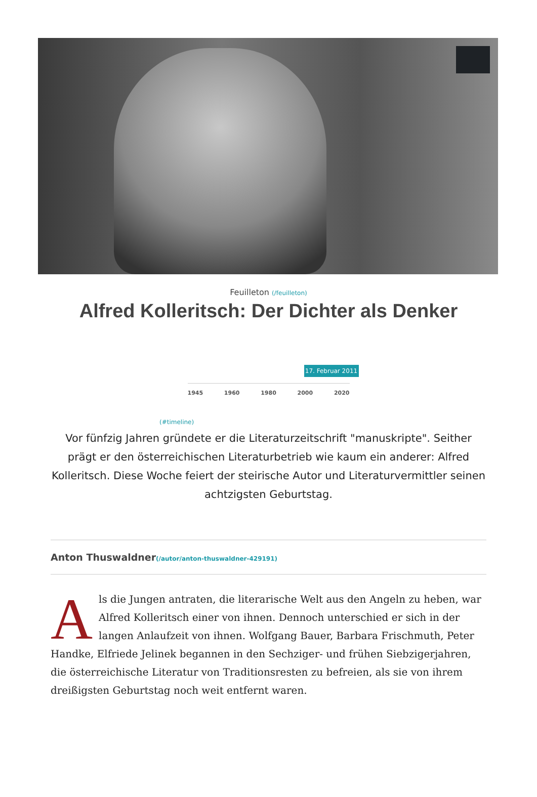Feuilleton (/feuilleton)
Alfred Kolleritsch: Der Dichter als Denker
17. Februar 2011
1945 1960 1980 2000 2020
(#timeline)
Vor fünfzig Jahren gründete er die Literaturzeitschrift "manuskripte". Seither prägt er den österreichischen Literaturbetrieb wie kaum ein anderer: Alfred Kolleritsch. Diese Woche feiert der steirische Autor und Literaturvermittler seinen achtzigsten Geburtstag.
Anton Thuswaldner(/autor/anton-thuswaldner-429191)
Als die Jungen antraten, die literarische Welt aus den Angeln zu heben, war Alfred Kolleritsch einer von ihnen. Dennoch unterschied er sich in der langen Anlaufzeit von ihnen. Wolfgang Bauer, Barbara Frischmuth, Peter Handke, Elfriede Jelinek begannen in den Sechziger- und frühen Siebzigerjahren, die österreichische Literatur von Traditionsresten zu befreien, als sie von ihrem dreißigsten Geburtstag noch weit entfernt waren.